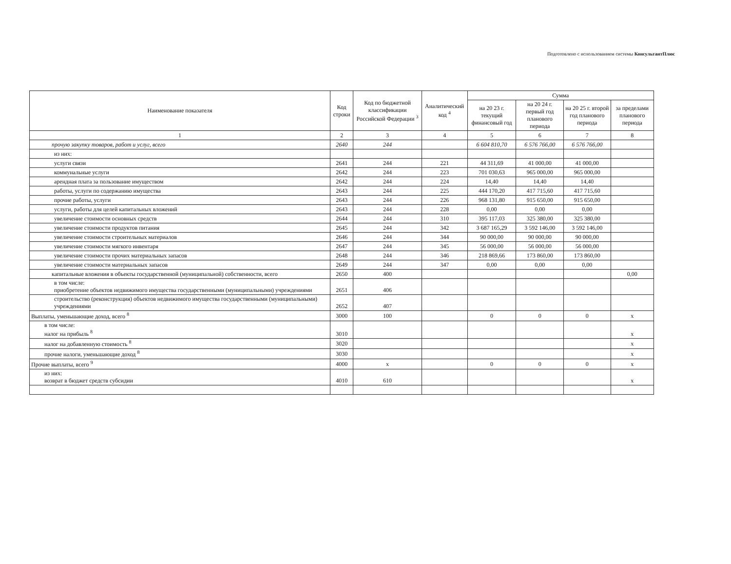Подготовлено с использованием системы КонсультантПлюс
| Наименование показателя | Код строки | Код по бюджетной классификации Российской Федерации <sup>3</sup> | Аналитический код <sup>4</sup> | Сумма | | | |
| --- | --- | --- | --- | --- | --- | --- | --- |
| | | | | на 20 23 г. текущий финансовый год | на 20 24 г. первый год планового периода | на 20 25 г. второй год планового периода | за пределами планового периода |
| 1 | 2 | 3 | 4 | 5 | 6 | 7 | 8 |
| прочую закупку товаров, работ и услуг, всего | 2640 | 244 | | 6 604 810,70 | 6 576 766,00 | 6 576 766,00 | |
| из них: | | | | | | | |
| услуги связи | 2641 | 244 | 221 | 44 311,69 | 41 000,00 | 41 000,00 | |
| коммунальные услуги | 2642 | 244 | 223 | 701 030,63 | 965 000,00 | 965 000,00 | |
| арендная плата за пользование имуществом | 2642 | 244 | 224 | 14,40 | 14,40 | 14,40 | |
| работы, услуги по содержанию имущества | 2643 | 244 | 225 | 444 170,20 | 417 715,60 | 417 715,60 | |
| прочие работы, услуги | 2643 | 244 | 226 | 968 131,80 | 915 650,00 | 915 650,00 | |
| услуги, работы для целей капитальных вложений | 2643 | 244 | 228 | 0,00 | 0,00 | 0,00 | |
| увеличение стоимости основных средств | 2644 | 244 | 310 | 395 117,03 | 325 380,00 | 325 380,00 | |
| увеличение стоимости продуктов питания | 2645 | 244 | 342 | 3 687 165,29 | 3 592 146,00 | 3 592 146,00 | |
| увеличение стоимости строительных материалов | 2646 | 244 | 344 | 90 000,00 | 90 000,00 | 90 000,00 | |
| увеличение стоимости мягкого инвентаря | 2647 | 244 | 345 | 56 000,00 | 56 000,00 | 56 000,00 | |
| увеличение стоимости прочих материальных запасов | 2648 | 244 | 346 | 218 869,66 | 173 860,00 | 173 860,00 | |
| увеличение стоимости материальных запасов | 2649 | 244 | 347 | 0,00 | 0,00 | 0,00 | |
| капитальные вложения в объекты государственной (муниципальной) собственности, всего | 2650 | 400 | | | | | 0,00 |
| в том числе: приобретение объектов недвижимого имущества государственными (муниципальными) учреждениями | 2651 | 406 | | | | | |
| строительство (реконструкция) объектов недвижимого имущества государственными (муниципальными) учреждениями | 2652 | 407 | | | | | |
| Выплаты, уменьшающие доход, всего <sup>8</sup> | 3000 | 100 | | 0 | 0 | 0 | x |
| в том числе: налог на прибыль <sup>8</sup> | 3010 | | | | | | x |
| налог на добавленную стоимость <sup>8</sup> | 3020 | | | | | | x |
| прочие налоги, уменьшающие доход <sup>8</sup> | 3030 | | | | | | x |
| Прочие выплаты, всего <sup>9</sup> | 4000 | x | | 0 | 0 | 0 | x |
| из них: возврат в бюджет средств субсидии | 4010 | 610 | | | | | x |